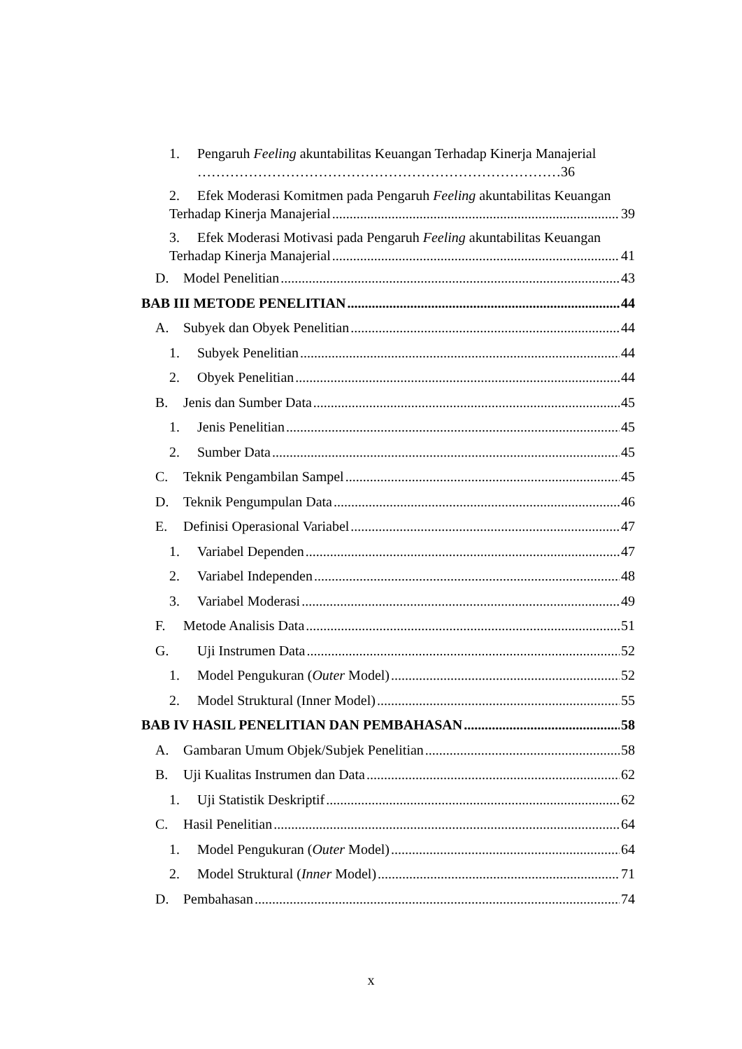1. Pengaruh Feeling akuntabilitas Keuangan Terhadap Kinerja Manajerial
……………………………………………………………………36
2. Efek Moderasi Komitmen pada Pengaruh Feeling akuntabilitas Keuangan
Terhadap Kinerja Manajerial 39
3. Efek Moderasi Motivasi pada Pengaruh Feeling akuntabilitas Keuangan
Terhadap Kinerja Manajerial 41
D. Model Penelitian 43
BAB III METODE PENELITIAN 44
A. Subyek dan Obyek Penelitian 44
1. Subyek Penelitian 44
2. Obyek Penelitian 44
B. Jenis dan Sumber Data 45
1. Jenis Penelitian 45
2. Sumber Data 45
C. Teknik Pengambilan Sampel 45
D. Teknik Pengumpulan Data 46
E. Definisi Operasional Variabel 47
1. Variabel Dependen 47
2. Variabel Independen 48
3. Variabel Moderasi 49
F. Metode Analisis Data 51
G. Uji Instrumen Data 52
1. Model Pengukuran (Outer Model) 52
2. Model Struktural (Inner Model) 55
BAB IV HASIL PENELITIAN DAN PEMBAHASAN 58
A. Gambaran Umum Objek/Subjek Penelitian 58
B. Uji Kualitas Instrumen dan Data 62
1. Uji Statistik Deskriptif 62
C. Hasil Penelitian 64
1. Model Pengukuran (Outer Model) 64
2. Model Struktural (Inner Model) 71
D. Pembahasan 74
x